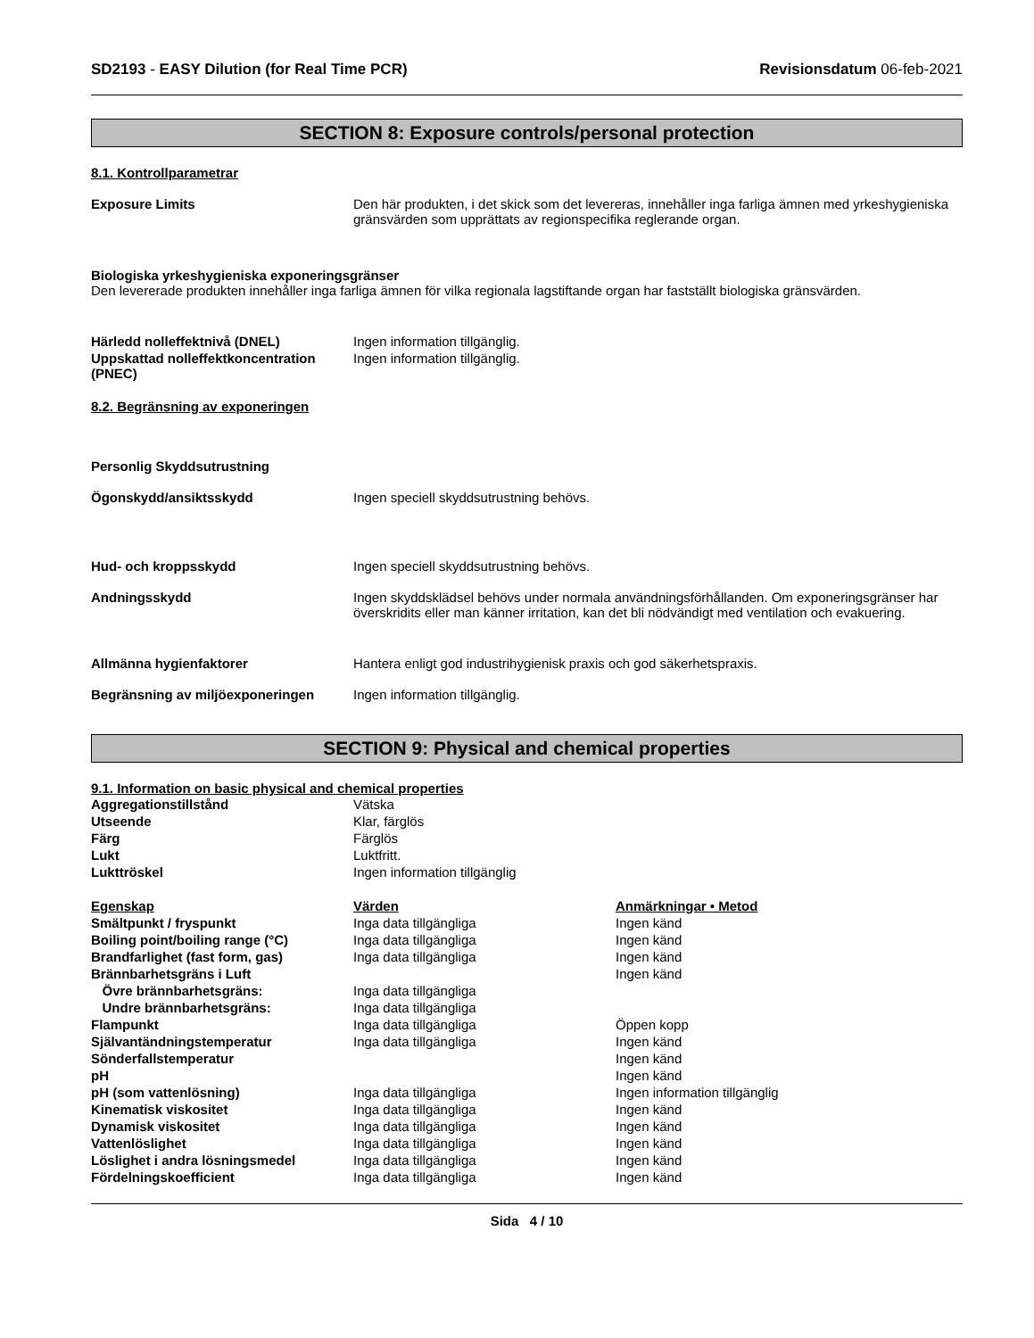SD2193 - EASY Dilution (for Real Time PCR) Revisionsdatum 06-feb-2021
SECTION 8: Exposure controls/personal protection
8.1. Kontrollparametrar
Exposure Limits Den här produkten, i det skick som det levereras, innehåller inga farliga ämnen med yrkeshygieniska gränsvärden som upprättats av regionspecifika reglerande organ.
Biologiska yrkeshygieniska exponeringsgränser
Den levererade produkten innehåller inga farliga ämnen för vilka regionala lagstiftande organ har fastställt biologiska gränsvärden.
Härledd nolleffektnivå (DNEL) Ingen information tillgänglig.
Uppskattad nolleffektkoncentration (PNEC)
Ingen information tillgänglig.
8.2. Begränsning av exponeringen
Personlig Skyddsutrustning
Ögonskydd/ansiktsskydd Ingen speciell skyddsutrustning behövs.
Hud- och kroppsskydd Ingen speciell skyddsutrustning behövs.
Andningsskydd Ingen skyddsklädsel behövs under normala användningsförhållanden. Om exponeringsgränser har överskridits eller man känner irritation, kan det bli nödvändigt med ventilation och evakuering.
Allmänna hygienfaktorer Hantera enligt god industrihygienisk praxis och god säkerhetspraxis.
Begränsning av miljöexponeringen Ingen information tillgänglig.
SECTION 9: Physical and chemical properties
9.1. Information on basic physical and chemical properties
| Aggregationstillstånd | Vätska | |
| Utseende | Klar, färglös | |
| Färg | Färglös | |
| Lukt | Luktfritt. | |
| Lukttröskel | Ingen information tillgänglig | |
| Egenskap | Värden | Anmärkningar • Metod |
| Smältpunkt / fryspunkt | Inga data tillgängliga | Ingen känd |
| Boiling point/boiling range (°C) | Inga data tillgängliga | Ingen känd |
| Brandfarlighet (fast form, gas) | Inga data tillgängliga | Ingen känd |
| Brännbarhetsgräns i Luft | | Ingen känd |
| Övre brännbarhetsgräns: | Inga data tillgängliga | |
| Undre brännbarhetsgräns: | Inga data tillgängliga | |
| Flampunkt | Inga data tillgängliga | Öppen kopp |
| Självantändningstemperatur | Inga data tillgängliga | Ingen känd |
| Sönderfallstemperatur | | Ingen känd |
| pH | | Ingen känd |
| pH (som vattenlösning) | Inga data tillgängliga | Ingen information tillgänglig |
| Kinematisk viskositet | Inga data tillgängliga | Ingen känd |
| Dynamisk viskositet | Inga data tillgängliga | Ingen känd |
| Vattenlöslighet | Inga data tillgängliga | Ingen känd |
| Löslighet i andra lösningsmedel | Inga data tillgängliga | Ingen känd |
| Fördelningskoefficient | Inga data tillgängliga | Ingen känd |
Sida 4 / 10